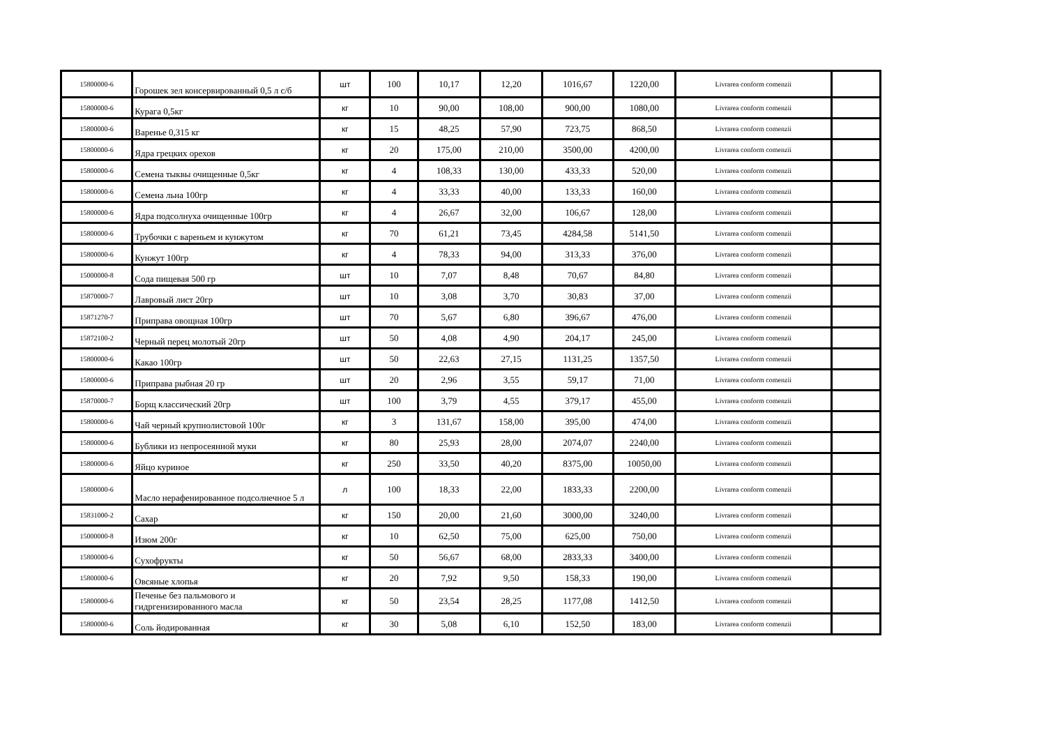| 15800000-6 | Горошек зел консервированный 0,5 л с/б | шт | 100 | 10,17 | 12,20 | 1016,67 | 1220,00 | Livrarea conform comenzii | |
| 15800000-6 | Курага 0,5кг | кг | 10 | 90,00 | 108,00 | 900,00 | 1080,00 | Livrarea conform comenzii | |
| 15800000-6 | Варенье 0,315 кг | кг | 15 | 48,25 | 57,90 | 723,75 | 868,50 | Livrarea conform comenzii | |
| 15800000-6 | Ядра грецких орехов | кг | 20 | 175,00 | 210,00 | 3500,00 | 4200,00 | Livrarea conform comenzii | |
| 15800000-6 | Семена тыквы очищенные 0,5кг | кг | 4 | 108,33 | 130,00 | 433,33 | 520,00 | Livrarea conform comenzii | |
| 15800000-6 | Семена льна 100гр | кг | 4 | 33,33 | 40,00 | 133,33 | 160,00 | Livrarea conform comenzii | |
| 15800000-6 | Ядра подсолнуха очищенные 100гр | кг | 4 | 26,67 | 32,00 | 106,67 | 128,00 | Livrarea conform comenzii | |
| 15800000-6 | Трубочки с вареньем и кунжутом | кг | 70 | 61,21 | 73,45 | 4284,58 | 5141,50 | Livrarea conform comenzii | |
| 15800000-6 | Кунжут 100гр | кг | 4 | 78,33 | 94,00 | 313,33 | 376,00 | Livrarea conform comenzii | |
| 15000000-8 | Сода пищевая 500 гр | шт | 10 | 7,07 | 8,48 | 70,67 | 84,80 | Livrarea conform comenzii | |
| 15870000-7 | Лавровый лист 20гр | шт | 10 | 3,08 | 3,70 | 30,83 | 37,00 | Livrarea conform comenzii | |
| 15871270-7 | Приправа овощная 100гр | шт | 70 | 5,67 | 6,80 | 396,67 | 476,00 | Livrarea conform comenzii | |
| 15872100-2 | Черный перец молотый 20гр | шт | 50 | 4,08 | 4,90 | 204,17 | 245,00 | Livrarea conform comenzii | |
| 15800000-6 | Какао 100гр | шт | 50 | 22,63 | 27,15 | 1131,25 | 1357,50 | Livrarea conform comenzii | |
| 15800000-6 | Приправа рыбная 20 гр | шт | 20 | 2,96 | 3,55 | 59,17 | 71,00 | Livrarea conform comenzii | |
| 15870000-7 | Борщ классический 20гр | шт | 100 | 3,79 | 4,55 | 379,17 | 455,00 | Livrarea conform comenzii | |
| 15800000-6 | Чай черный крупнолистовой 100г | кг | 3 | 131,67 | 158,00 | 395,00 | 474,00 | Livrarea conform comenzii | |
| 15800000-6 | Бублики из непросеянной муки | кг | 80 | 25,93 | 28,00 | 2074,07 | 2240,00 | Livrarea conform comenzii | |
| 15800000-6 | Яйцо куриное | кг | 250 | 33,50 | 40,20 | 8375,00 | 10050,00 | Livrarea conform comenzii | |
| 15800000-6 | Масло нерафенированное подсолнечное 5 л | л | 100 | 18,33 | 22,00 | 1833,33 | 2200,00 | Livrarea conform comenzii | |
| 15831000-2 | Сахар | кг | 150 | 20,00 | 21,60 | 3000,00 | 3240,00 | Livrarea conform comenzii | |
| 15000000-8 | Изюм 200г | кг | 10 | 62,50 | 75,00 | 625,00 | 750,00 | Livrarea conform comenzii | |
| 15800000-6 | Сухофрукты | кг | 50 | 56,67 | 68,00 | 2833,33 | 3400,00 | Livrarea conform comenzii | |
| 15800000-6 | Овсяные хлопья | кг | 20 | 7,92 | 9,50 | 158,33 | 190,00 | Livrarea conform comenzii | |
| 15800000-6 | Печенье без пальмового и гидргенизированного масла | кг | 50 | 23,54 | 28,25 | 1177,08 | 1412,50 | Livrarea conform comenzii | |
| 15800000-6 | Соль йодированная | кг | 30 | 5,08 | 6,10 | 152,50 | 183,00 | Livrarea conform comenzii | |